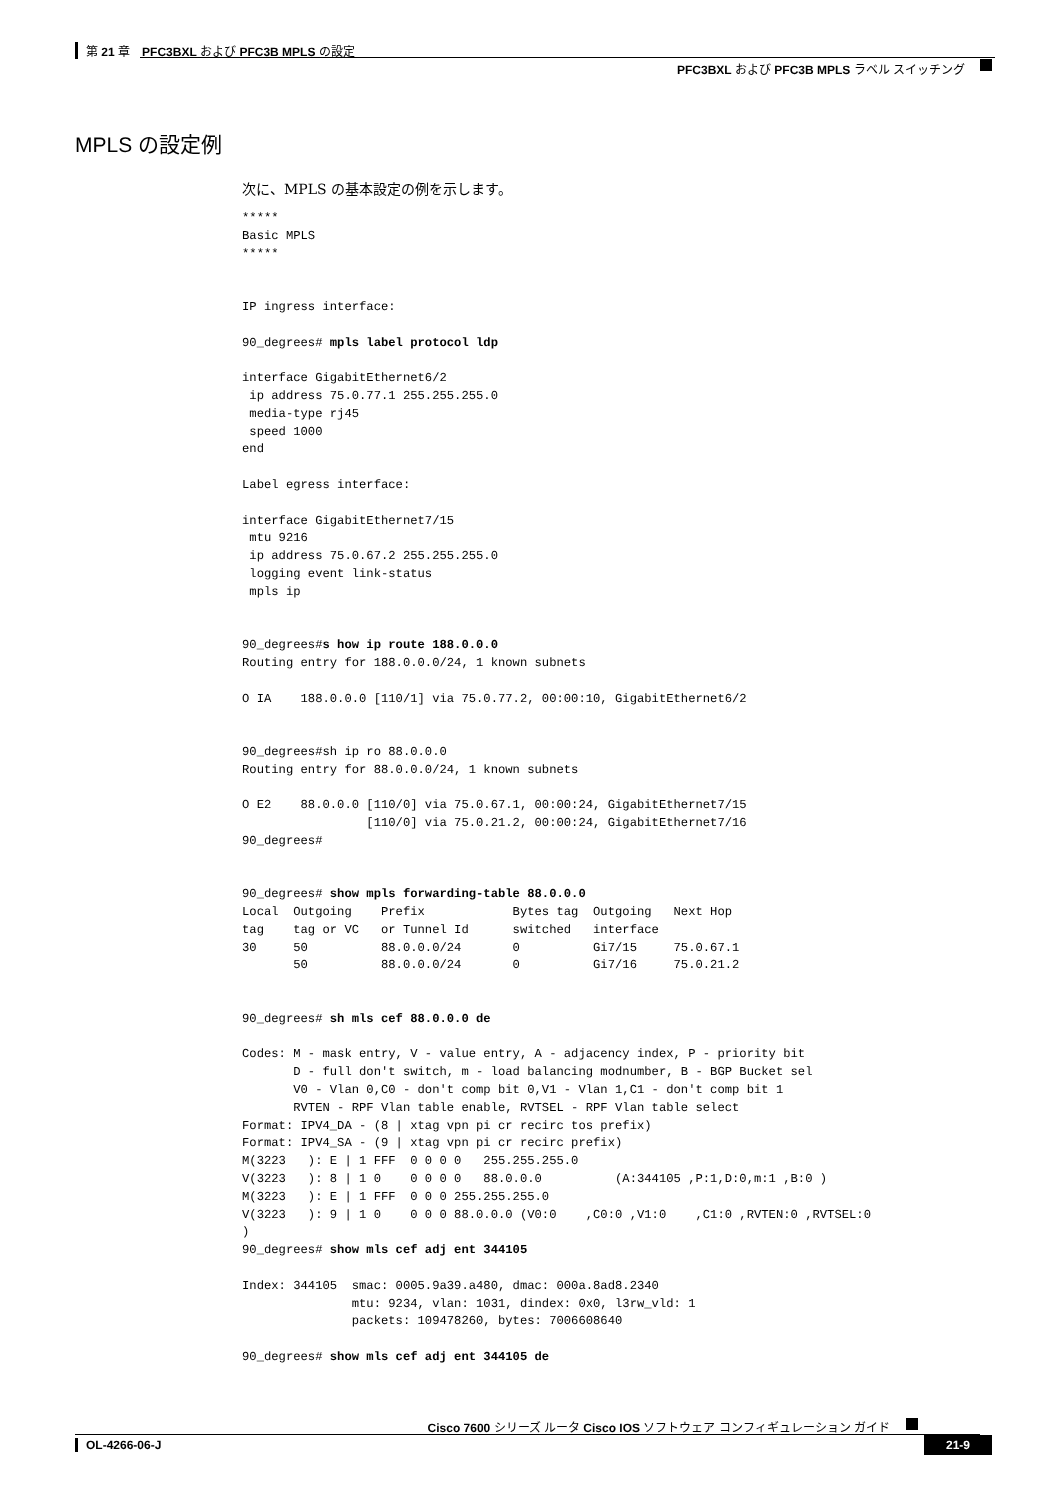第 21 章　PFC3BXL および PFC3B MPLS の設定
PFC3BXL および PFC3B MPLS ラベル スイッチング
MPLS の設定例
次に、MPLS の基本設定の例を示します。
*****
Basic MPLS
*****


IP ingress interface:

90_degrees# mpls label protocol ldp

interface GigabitEthernet6/2
 ip address 75.0.77.1 255.255.255.0
 media-type rj45
 speed 1000
end

Label egress interface:

interface GigabitEthernet7/15
 mtu 9216
 ip address 75.0.67.2 255.255.255.0
 logging event link-status
 mpls ip


90_degrees#s how ip route 188.0.0.0
Routing entry for 188.0.0.0/24, 1 known subnets

O IA    188.0.0.0 [110/1] via 75.0.77.2, 00:00:10, GigabitEthernet6/2


90_degrees#sh ip ro 88.0.0.0
Routing entry for 88.0.0.0/24, 1 known subnets

O E2    88.0.0.0 [110/0] via 75.0.67.1, 00:00:24, GigabitEthernet7/15
                 [110/0] via 75.0.21.2, 00:00:24, GigabitEthernet7/16
90_degrees#


90_degrees# show mpls forwarding-table 88.0.0.0
Local  Outgoing    Prefix            Bytes tag  Outgoing   Next Hop
tag    tag or VC   or Tunnel Id      switched   interface
30     50          88.0.0.0/24       0          Gi7/15     75.0.67.1
       50          88.0.0.0/24       0          Gi7/16     75.0.21.2


90_degrees# sh mls cef 88.0.0.0 de

Codes: M - mask entry, V - value entry, A - adjacency index, P - priority bit
       D - full don't switch, m - load balancing modnumber, B - BGP Bucket sel
       V0 - Vlan 0,C0 - don't comp bit 0,V1 - Vlan 1,C1 - don't comp bit 1
       RVTEN - RPF Vlan table enable, RVTSEL - RPF Vlan table select
Format: IPV4_DA - (8 | xtag vpn pi cr recirc tos prefix)
Format: IPV4_SA - (9 | xtag vpn pi cr recirc prefix)
M(3223   ): E | 1 FFF  0 0 0 0   255.255.255.0
V(3223   ): 8 | 1 0    0 0 0 0   88.0.0.0          (A:344105 ,P:1,D:0,m:1 ,B:0 )
M(3223   ): E | 1 FFF  0 0 0 255.255.255.0
V(3223   ): 9 | 1 0    0 0 0 88.0.0.0 (V0:0    ,C0:0 ,V1:0    ,C1:0 ,RVTEN:0 ,RVTSEL:0
)
90_degrees# show mls cef adj ent 344105

Index: 344105  smac: 0005.9a39.a480, dmac: 000a.8ad8.2340
               mtu: 9234, vlan: 1031, dindex: 0x0, l3rw_vld: 1
               packets: 109478260, bytes: 7006608640

90_degrees# show mls cef adj ent 344105 de
Cisco 7600 シリーズ ルータ Cisco IOS ソフトウェア コンフィギュレーション ガイド
OL-4266-06-J 21-9